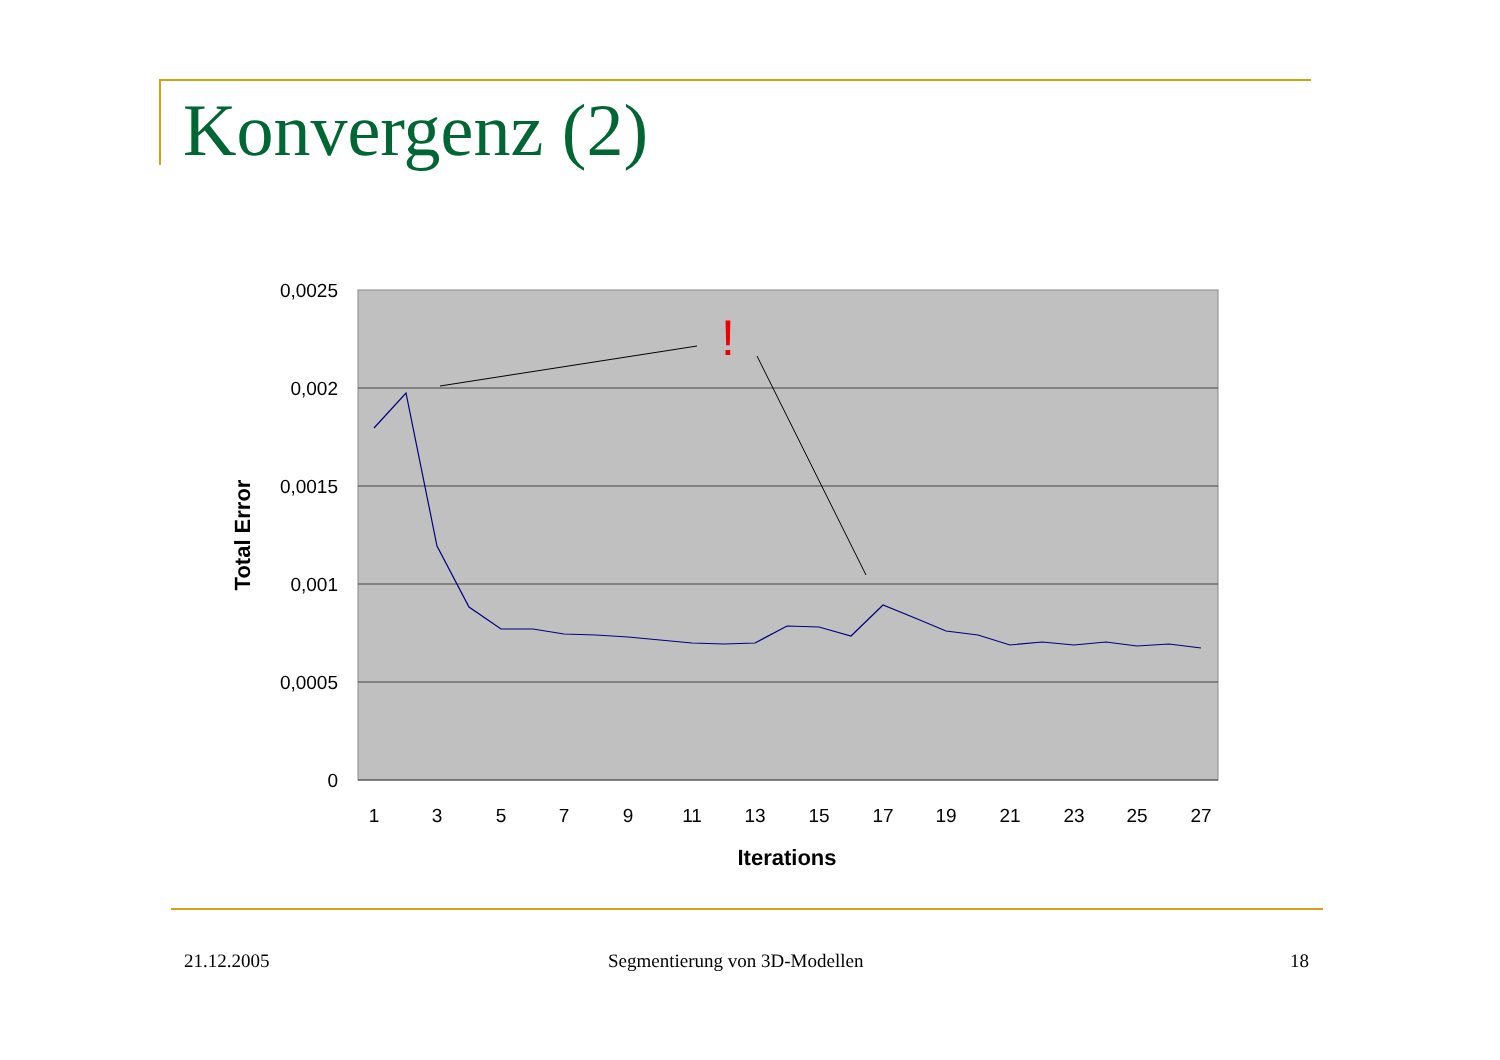Konvergenz (2)
0,0025
0,002
0,0015
0,001
0,0005
0
1
3
5
7
9
11
13
15
17
19
21
23
25
27
Iterations
Total Error
!
21.12.2005 Segmentierung von 3D-Modellen 18